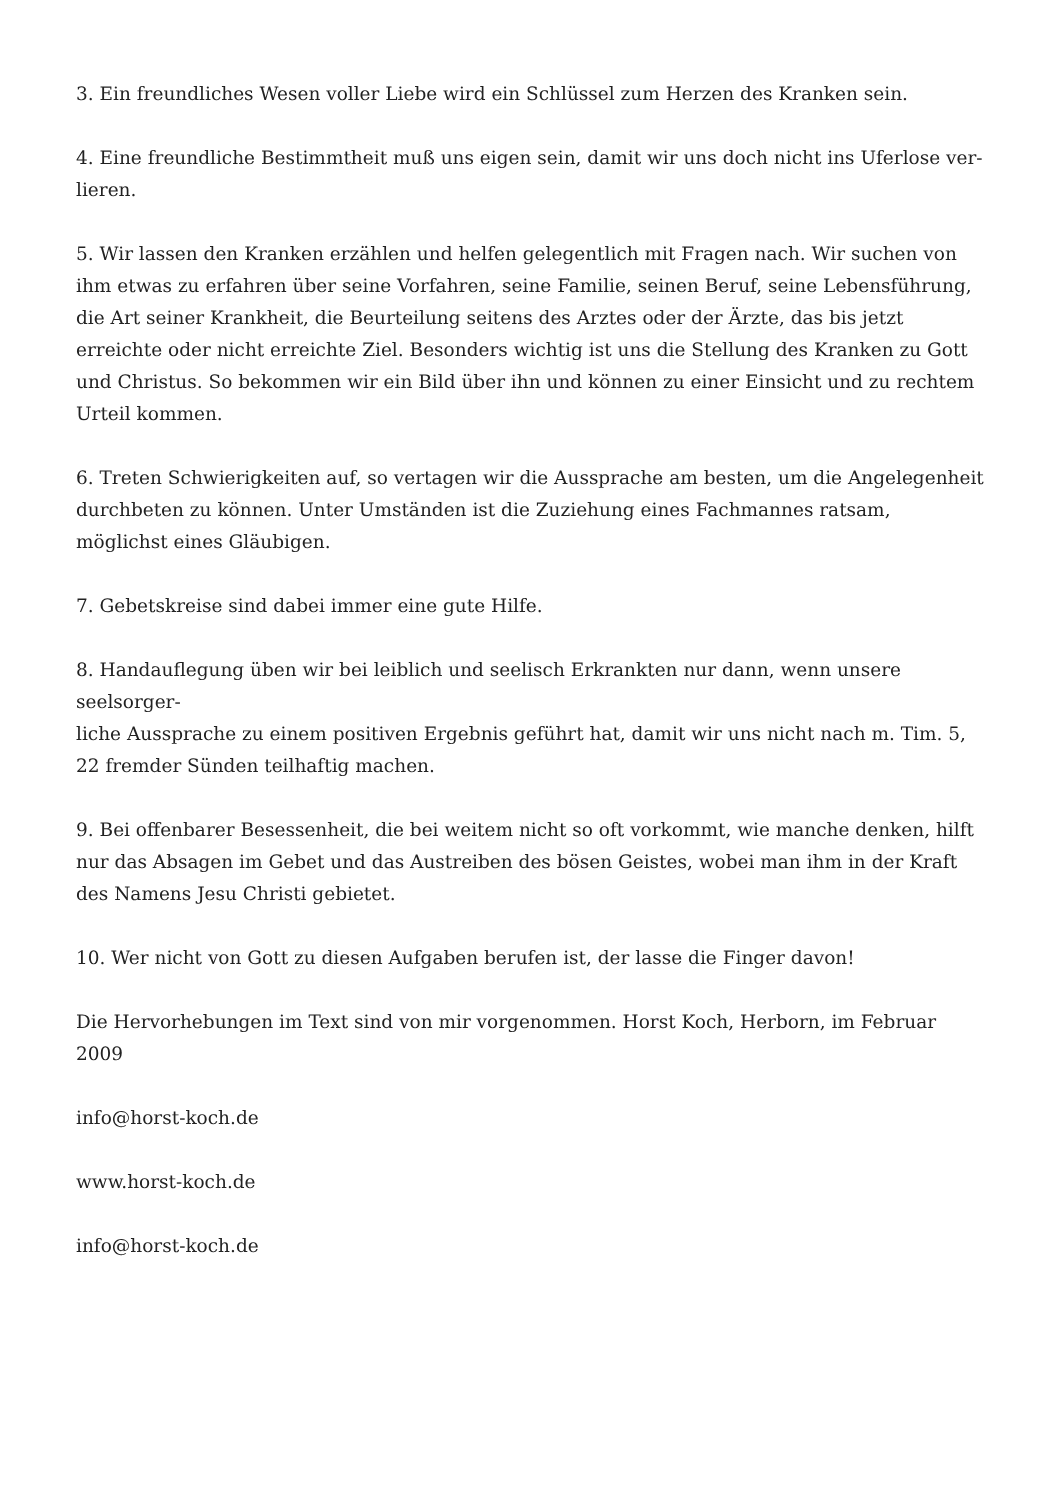3. Ein freundliches Wesen voller Liebe wird ein Schlüssel zum Herzen des Kranken sein.
4. Eine freundliche Bestimmtheit muß uns eigen sein, damit wir uns doch nicht ins Uferlose ver-
lieren.
5. Wir lassen den Kranken erzählen und helfen gelegentlich mit Fragen nach. Wir suchen von ihm etwas zu erfahren über seine Vorfahren, seine Familie, seinen Beruf, seine Lebensführung, die Art seiner Krankheit, die Beurteilung seitens des Arztes oder der Ärzte, das bis jetzt erreichte oder nicht erreichte Ziel. Besonders wichtig ist uns die Stellung des Kranken zu Gott und Christus. So bekommen wir ein Bild über ihn und können zu einer Einsicht und zu rechtem Urteil kommen.
6. Treten Schwierigkeiten auf, so vertagen wir die Aussprache am besten, um die Angelegenheit durchbeten zu können. Unter Umständen ist die Zuziehung eines Fachmannes ratsam, möglichst eines Gläubigen.
7. Gebetskreise sind dabei immer eine gute Hilfe.
8. Handauflegung üben wir bei leiblich und seelisch Erkrankten nur dann, wenn unsere seelsorger-
liche Aussprache zu einem positiven Ergebnis geführt hat, damit wir uns nicht nach m. Tim. 5, 22 fremder Sünden teilhaftig machen.
9. Bei offenbarer Besessenheit, die bei weitem nicht so oft vorkommt, wie manche denken, hilft nur das Absagen im Gebet und das Austreiben des bösen Geistes, wobei man ihm in der Kraft des Namens Jesu Christi gebietet.
10. Wer nicht von Gott zu diesen Aufgaben berufen ist, der lasse die Finger davon!
Die Hervorhebungen im Text sind von mir vorgenommen. Horst Koch, Herborn, im Februar 2009
info@horst-koch.de
www.horst-koch.de
info@horst-koch.de